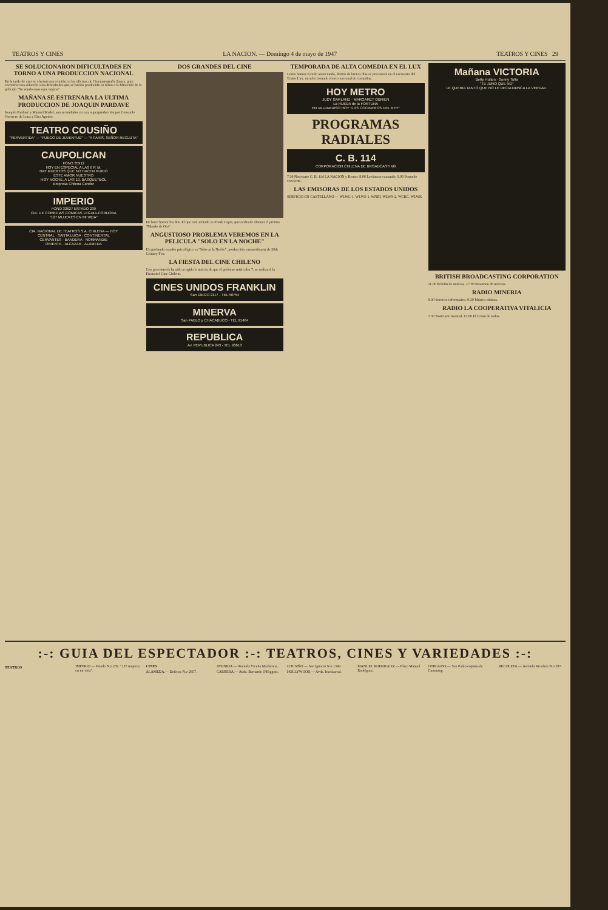TEATROS Y CINES LA NACION. — Domingo 4 de mayo de 1947 TEATROS Y CINES 29
SE SOLUCIONARON DIFICULTADES EN TORNO A UNA PRODUCCION NACIONAL
En la tarde de ayer se efectuó una reunión en las oficinas de Cinematografía Ibarra, para encontrar una solución a las dificultades que se habían producido en torno a la filmación de la película "Yo vendo unos ojos negros".
MAÑANA SE ESTRENARA LA ULTIMA PRODUCCION DE JOAQUIN PARDAVE
Joaquín Pardavé y Manuel Medel, son secundados en esta superproducción por Consuelo Guerrero de Luna y Elsa Aguirre.
TEATRO COUSIÑO
"PERVERTIDA" — "FUEGO DE JUVENTUD" — "A PARIS, SEÑOR RECLUTA"
CAUPOLICAN
FONO 35912
HOY EN ESPECIAL A LAS 6 P. M.
HAY MUERTOS QUE NO HACEN RUIDO
ESTE AMOR NUESTRO
HOY NOCHE, A LAS 10, BASQUETBOL
Empresa Chilena Condor
IMPERIO
FONO 32627 ESTADO 239
CIA. DE COMEDIAS COMICAS LEGUIA-CORDOBA
"127 MUJERES EN MI VIDA"
CIA. NACIONAL DE TEATROS S.A. CHILENA — HOY
CENTRAL · SANTA LUCIA · CONTINENTAL
CERVANTES · BANDERA · NORMANDIE
ORIENTE · ALCAZAR · ALAMEDA
DOS GRANDES DEL CINE
De buen humor los dos. El que está sentado es Frank Capra, que acaba de obtener el premio "Mundo de Oro".
ANGUSTIOSO PROBLEMA VEREMOS EN LA PELICULA "SOLO EN LA NOCHE"
Un profundo estudio psicológico es "Sólo en la Noche", producción extraordinaria de 20th Century Fox.
LA FIESTA DEL CINE CHILENO
Con gran interés ha sido acogida la noticia de que el próximo miércoles 7, se realizará la Fiesta del Cine Chileno.
CINES UNIDOS FRANKLIN
San DIEGO 2117 - TEL 50754
MINERVA
San PABLO y CHACABUCO - TEL 91464
REPUBLICA
Av. REPUBLICA 243 - TEL 93613
TEMPORADA DE ALTA COMEDIA EN EL LUX
Como hemos venido anunciando, dentro de breves días se presentará en el escenario del Teatro Lux, un seleccionado elenco nacional de comedias.
HOY METRO
JUDY GARLAND · MARGARET OBRIEN
La RUEDA de la FORTUNA
EN VALPARAISO HOY "LOS COCINEROS DEL REY"
PROGRAMAS RADIALES
C. B. 114
CORPORACION CHILENA DE BROADCASTING
7.30 Noticiario C. B. 114 LA NACION y Reuter. 8.00 Levántese cantando. 9.00 Pequeño concierto.
LAS EMISORAS DE LOS ESTADOS UNIDOS
SERVICIO EN CASTELLANO — WLWL-1, WLWS-1, WNBI, WLWS-2, WCRC, WLWK
Mañana VICTORIA
Betty Hutton · Sonny Tufts
"TE JURO QUE NO"
LE QUERIA TANTO QUE NO LE DECIA NUNCA LA VERDAD.
BRITISH BROADCASTING CORPORATION
11.00 Boletín de noticias. 17.00 Resumen de noticias.
RADIO MINERIA
8.00 Servicio informativo. 9.30 Música chilena.
RADIO LA COOPERATIVA VITALICIA
7.30 Noticiario matinal. 15.00 El Cristo de todos.
:-: GUIA DEL ESPECTADOR :-: TEATROS, CINES Y VARIEDADES :-:
TEATROS
IMPERIO.— Estado N.o 239. "127 mujeres en mi vida".
CINES
ALAMEDA.— Delicias N.o 2857.
AVENIDA.— Avenida Vicuña Mackenna.
CARRERA.— Avda. Bernardo O'Higgins.
COUSIÑO.— San Ignacio N.o 1349.
HOLLYWOOD.— Avda. Irarrázaval.
MANUEL RODRIGUEZ.— Plaza Manuel Rodríguez.
O'HIGGINS.— San Pablo esquina de Cumming.
RECOLETA.— Avenida Recoleta N.o 397.